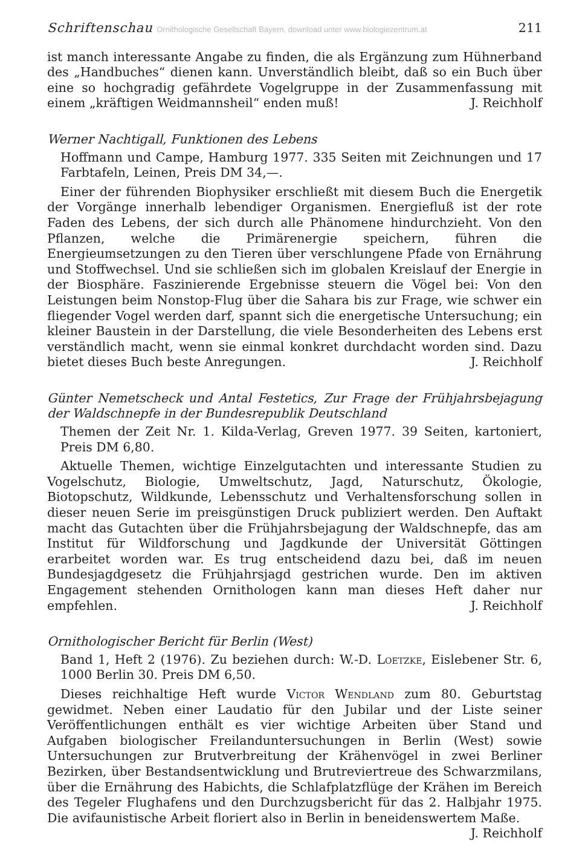Schriftenschau Ornithologische Gesellschaft Bayern, download unter www.biologiezentrum.at 211
ist manch interessante Angabe zu finden, die als Ergänzung zum Hühnerband des „Handbuches“ dienen kann. Unverständlich bleibt, daß so ein Buch über eine so hochgradig gefährdete Vogelgruppe in der Zusammenfassung mit einem „kräftigen Weidmannsheil“ enden muß! J. Reichholf
Werner Nachtigall, Funktionen des Lebens
Hoffmann und Campe, Hamburg 1977. 335 Seiten mit Zeichnungen und 17 Farbtafeln, Leinen, Preis DM 34,—.
Einer der führenden Biophysiker erschließt mit diesem Buch die Energetik der Vorgänge innerhalb lebendiger Organismen. Energiefluß ist der rote Faden des Lebens, der sich durch alle Phänomene hindurchzieht. Von den Pflanzen, welche die Primärenergie speichern, führen die Energieumsetzungen zu den Tieren über verschlungene Pfade von Ernährung und Stoffwechsel. Und sie schließen sich im globalen Kreislauf der Energie in der Biosphäre. Faszinierende Ergebnisse steuern die Vögel bei: Von den Leistungen beim Nonstop-Flug über die Sahara bis zur Frage, wie schwer ein fliegender Vogel werden darf, spannt sich die energetische Untersuchung; ein kleiner Baustein in der Darstellung, die viele Besonderheiten des Lebens erst verständlich macht, wenn sie einmal konkret durchdacht worden sind. Dazu bietet dieses Buch beste Anregungen. J. Reichholf
Günter Nemetscheck und Antal Festetics, Zur Frage der Frühjahrsbejagung der Waldschnepfe in der Bundesrepublik Deutschland
Themen der Zeit Nr. 1. Kilda-Verlag, Greven 1977. 39 Seiten, kartoniert, Preis DM 6,80.
Aktuelle Themen, wichtige Einzelgutachten und interessante Studien zu Vogelschutz, Biologie, Umweltschutz, Jagd, Naturschutz, Ökologie, Biotopschutz, Wildkunde, Lebensschutz und Verhaltensforschung sollen in dieser neuen Serie im preisgünstigen Druck publiziert werden. Den Auftakt macht das Gutachten über die Frühjahrsbejagung der Waldschnepfe, das am Institut für Wildforschung und Jagdkunde der Universität Göttingen erarbeitet worden war. Es trug entscheidend dazu bei, daß im neuen Bundesjagdgesetz die Frühjahrsjagd gestrichen wurde. Den im aktiven Engagement stehenden Ornithologen kann man dieses Heft daher nur empfehlen. J. Reichholf
Ornithologischer Bericht für Berlin (West)
Band 1, Heft 2 (1976). Zu beziehen durch: W.-D. Loetzke, Eislebener Str. 6, 1000 Berlin 30. Preis DM 6,50.
Dieses reichhaltige Heft wurde Victor Wendland zum 80. Geburtstag gewidmet. Neben einer Laudatio für den Jubilar und der Liste seiner Veröffentlichungen enthält es vier wichtige Arbeiten über Stand und Aufgaben biologischer Freilanduntersuchungen in Berlin (West) sowie Untersuchungen zur Brutverbreitung der Krähenvögel in zwei Berliner Bezirken, über Bestandsentwicklung und Brutreviertreue des Schwarzmilans, über die Ernährung des Habichts, die Schlafplatzflüge der Krähen im Bereich des Tegeler Flughafens und den Durchzugsbericht für das 2. Halbjahr 1975. Die avifaunistische Arbeit floriert also in Berlin in beneidenswertem Maße. J. Reichholf